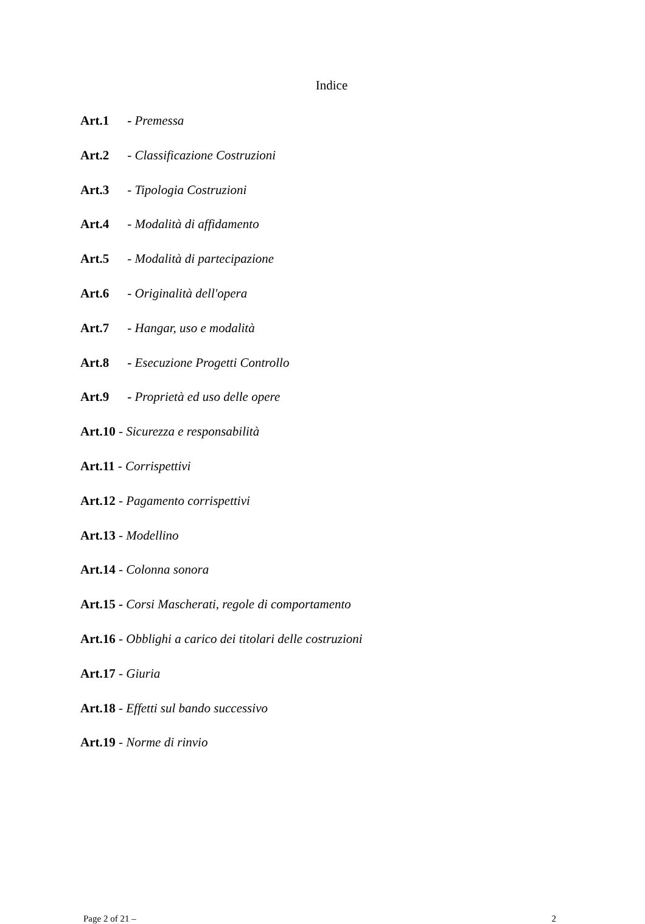Indice
Art.1 - Premessa
Art.2 - Classificazione Costruzioni
Art.3 - Tipologia Costruzioni
Art.4 - Modalità di affidamento
Art.5 - Modalità di partecipazione
Art.6 - Originalità dell'opera
Art.7 - Hangar, uso e modalità
Art.8 - Esecuzione Progetti Controllo
Art.9 - Proprietà ed uso delle opere
Art.10 - Sicurezza e responsabilità
Art.11 - Corrispettivi
Art.12 - Pagamento corrispettivi
Art.13 - Modellino
Art.14 - Colonna sonora
Art.15 - Corsi Mascherati, regole di comportamento
Art.16 - Obblighi a carico dei titolari delle costruzioni
Art.17 - Giuria
Art.18 - Effetti sul bando successivo
Art.19 - Norme di rinvio
Page 2 of 21 – 2